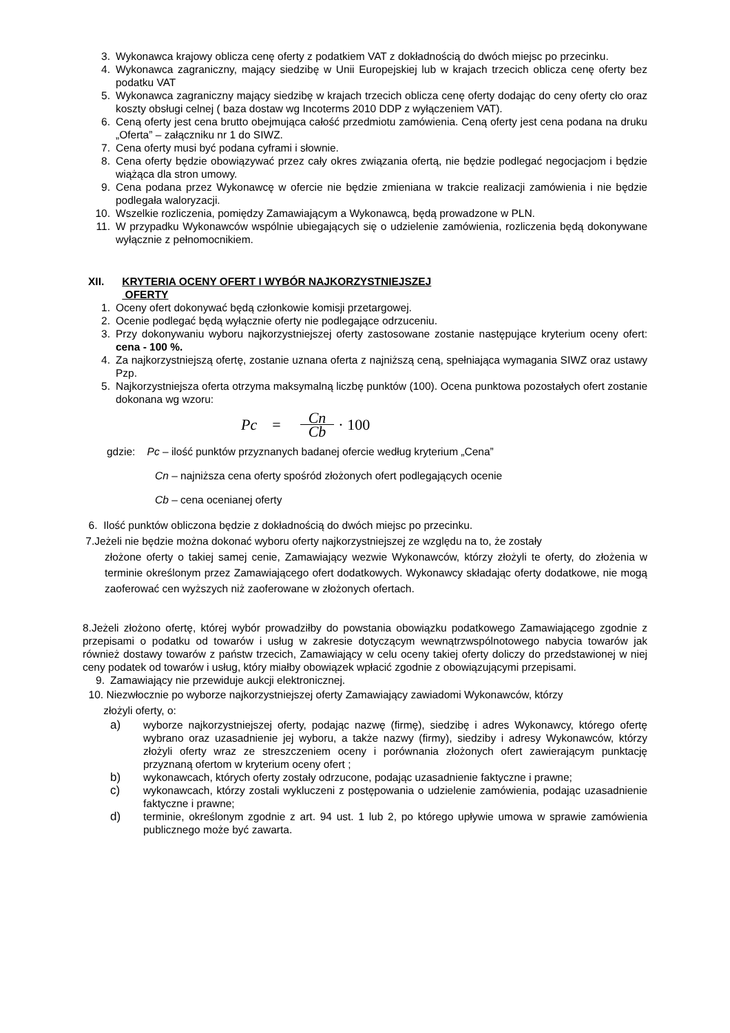3. Wykonawca krajowy oblicza cenę oferty z podatkiem VAT z dokładnością do dwóch miejsc po przecinku.
4. Wykonawca zagraniczny, mający siedzibę w Unii Europejskiej lub w krajach trzecich oblicza cenę oferty bez podatku VAT
5. Wykonawca zagraniczny mający siedzibę w krajach trzecich oblicza cenę oferty dodając do ceny oferty cło oraz koszty obsługi celnej ( baza dostaw wg Incoterms 2010 DDP z wyłączeniem VAT).
6. Ceną oferty jest cena brutto obejmująca całość przedmiotu zamówienia. Ceną oferty jest cena podana na druku „Oferta” – załączniku nr 1 do SIWZ.
7. Cena oferty musi być podana cyframi i słownie.
8. Cena oferty będzie obowiązywać przez cały okres związania ofertą, nie będzie podlegać negocjacjom i będzie wiążąca dla stron umowy.
9. Cena podana przez Wykonawcę w ofercie nie będzie zmieniana w trakcie realizacji zamówienia i nie będzie podlegała waloryzacji.
10. Wszelkie rozliczenia, pomiędzy Zamawiającym a Wykonawcą, będą prowadzone w PLN.
11. W przypadku Wykonawców wspólnie ubiegających się o udzielenie zamówienia, rozliczenia będą dokonywane wyłącznie z pełnomocnikiem.
XII. KRYTERIA OCENY OFERT I WYBÓR NAJKORZYSTNIEJSZEJ
OFERTY
1. Oceny ofert dokonywać będą członkowie komisji przetargowej.
2. Ocenie podlegać będą wyłącznie oferty nie podlegające odrzuceniu.
3. Przy dokonywaniu wyboru najkorzystniejszej oferty zastosowane zostanie następujące kryterium oceny ofert: cena - 100 %.
4. Za najkorzystniejszą ofertę, zostanie uznana oferta z najniższą ceną, spełniająca wymagania SIWZ oraz ustawy Pzp.
5. Najkorzystniejsza oferta otrzyma maksymalną liczbę punktów (100). Ocena punktowa pozostałych ofert zostanie dokonana wg wzoru:
Pc = Cn Cb · 100
gdzie: Pc – ilość punktów przyznanych badanej ofercie według kryterium „Cena”
Cn – najniższa cena oferty spośród złożonych ofert podlegających ocenie
Cb – cena ocenianej oferty
6. Ilość punktów obliczona będzie z dokładnością do dwóch miejsc po przecinku.
7.Jeżeli nie będzie można dokonać wyboru oferty najkorzystniejszej ze względu na to, że zostały
złożone oferty o takiej samej cenie, Zamawiający wezwie Wykonawców, którzy złożyli te oferty, do złożenia w terminie określonym przez Zamawiającego ofert dodatkowych. Wykonawcy składając oferty dodatkowe, nie mogą zaoferować cen wyższych niż zaoferowane w złożonych ofertach.
8.Jeżeli złożono ofertę, której wybór prowadziłby do powstania obowiązku podatkowego Zamawiającego zgodnie z przepisami o podatku od towarów i usług w zakresie dotyczącym wewnątrzwspólnotowego nabycia towarów jak również dostawy towarów z państw trzecich, Zamawiający w celu oceny takiej oferty doliczy do przedstawionej w niej ceny podatek od towarów i usług, który miałby obowiązek wpłacić zgodnie z obowiązującymi przepisami.
9. Zamawiający nie przewiduje aukcji elektronicznej.
10. Niezwłocznie po wyborze najkorzystniejszej oferty Zamawiający zawiadomi Wykonawców, którzy
złożyli oferty, o:
a) wyborze najkorzystniejszej oferty, podając nazwę (firmę), siedzibę i adres Wykonawcy, którego ofertę wybrano oraz uzasadnienie jej wyboru, a także nazwy (firmy), siedziby i adresy Wykonawców, którzy złożyli oferty wraz ze streszczeniem oceny i porównania złożonych ofert zawierającym punktację przyznaną ofertom w kryterium oceny ofert ;
b) wykonawcach, których oferty zostały odrzucone, podając uzasadnienie faktyczne i prawne;
c) wykonawcach, którzy zostali wykluczeni z postępowania o udzielenie zamówienia, podając uzasadnienie faktyczne i prawne;
d) terminie, określonym zgodnie z art. 94 ust. 1 lub 2, po którego upływie umowa w sprawie zamówienia publicznego może być zawarta.